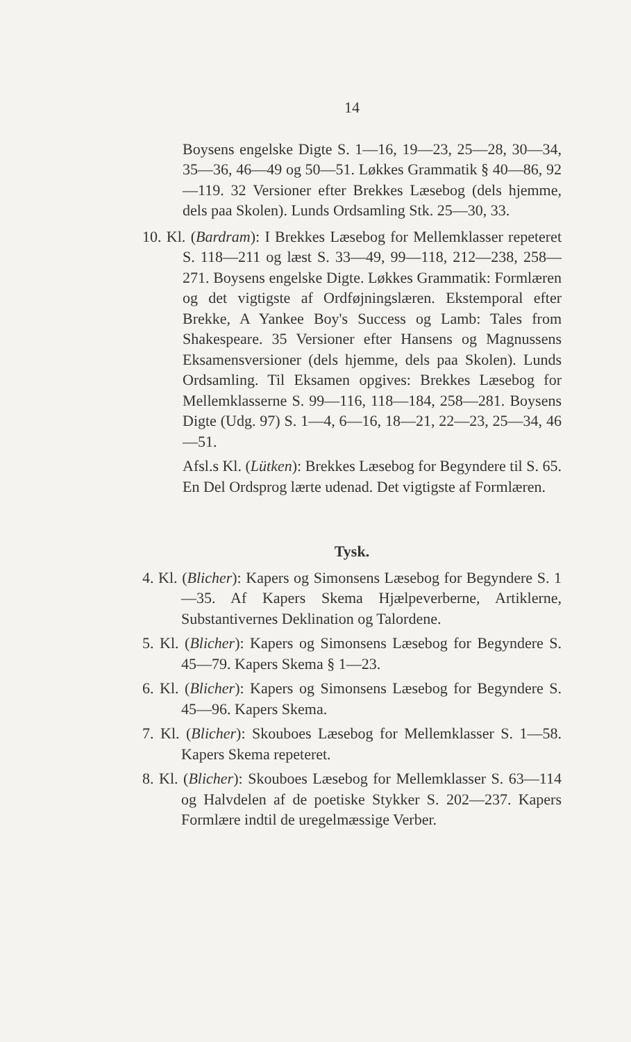14
Boysens engelske Digte S. 1—16, 19—23, 25—28, 30—34, 35—36, 46—49 og 50—51. Løkkes Grammatik § 40—86, 92—119. 32 Versioner efter Brekkes Læsebog (dels hjemme, dels paa Skolen). Lunds Ordsamling Stk. 25—30, 33.
10. Kl. (Bardram): I Brekkes Læsebog for Mellemklasser repeteret S. 118—211 og læst S. 33—49, 99—118, 212—238, 258—271. Boysens engelske Digte. Løkkes Grammatik: Formlæren og det vigtigste af Ordføjningslæren. Ekstemporal efter Brekke, A Yankee Boy's Success og Lamb: Tales from Shakespeare. 35 Versioner efter Hansens og Magnussens Eksamensversioner (dels hjemme, dels paa Skolen). Lunds Ordsamling. Til Eksamen opgives: Brekkes Læsebog for Mellemklasserne S. 99—116, 118—184, 258—281. Boysens Digte (Udg. 97) S. 1—4, 6—16, 18—21, 22—23, 25—34, 46—51.
Afsl.s Kl. (Lütken): Brekkes Læsebog for Begyndere til S. 65. En Del Ordsprog lærte udenad. Det vigtigste af Formlæren.
Tysk.
4. Kl. (Blicher): Kapers og Simonsens Læsebog for Begyndere S. 1—35. Af Kapers Skema Hjælpeverberne, Artiklerne, Substantivernes Deklination og Talordene.
5. Kl. (Blicher): Kapers og Simonsens Læsebog for Begyndere S. 45—79. Kapers Skema § 1—23.
6. Kl. (Blicher): Kapers og Simonsens Læsebog for Begyndere S. 45—96. Kapers Skema.
7. Kl. (Blicher): Skouboes Læsebog for Mellemklasser S. 1—58. Kapers Skema repeteret.
8. Kl. (Blicher): Skouboes Læsebog for Mellemklasser S. 63—114 og Halvdelen af de poetiske Stykker S. 202—237. Kapers Formlære indtil de uregelmæssige Verber.